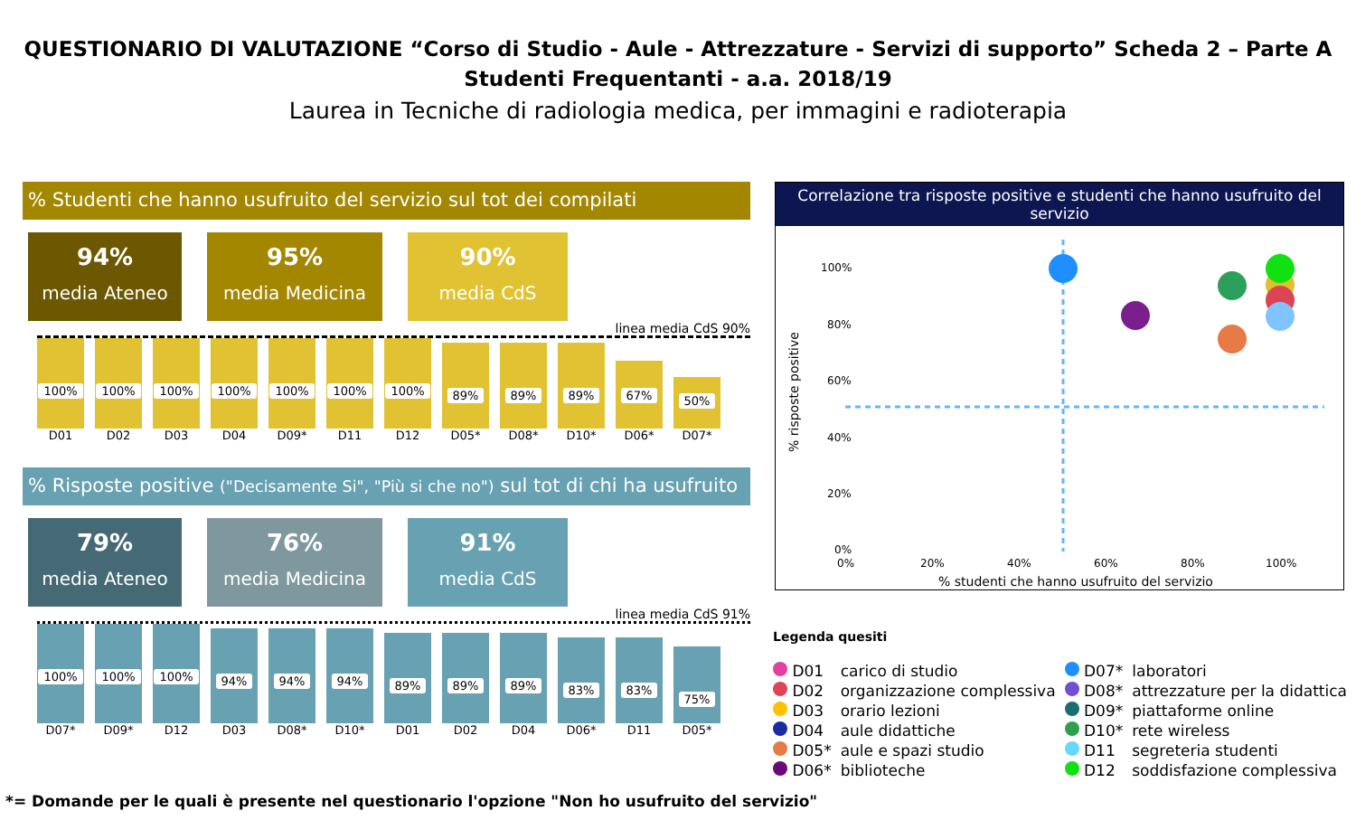QUESTIONARIO DI VALUTAZIONE “Corso di Studio - Aule - Attrezzature - Servizi di supporto” Scheda 2 – Parte A
Studenti Frequentanti - a.a. 2018/19
Laurea in Tecniche di radiologia medica, per immagini e radioterapia
% Studenti che hanno usufruito del servizio sul tot dei compilati
94%
media Ateneo
95%
media Medicina
90%
media CdS
linea media CdS 90%
100%
100%
100%
100%
100%
100%
100%
89%
89%
89%
67%
50%
D01 D02 D03 D04 D09* D11 D12 D05* D08* D10* D06* D07*
% Risposte positive ("Decisamente Si", "Più si che no") sul tot di chi ha usufruito
79%
media Ateneo
76%
media Medicina
91%
media CdS
linea media CdS 91%
100%
100%
100%
94%
94%
94%
89%
89%
89%
83%
83%
75%
D07* D09* D12 D03 D08* D10* D01 D02 D04 D06* D11 D05*
Correlazione tra risposte positive e studenti che hanno usufruito del servizio
100%
80%
60%
40%
20%
0%
0%
20%
40%
60%
80%
100%
% studenti che hanno usufruito del servizio
% risposte positive
Legenda quesiti
| D01 | carico di studio | D07* | laboratori |
| D02 | organizzazione complessiva | D08* | attrezzature per la didattica |
| D03 | orario lezioni | D09* | piattaforme online |
| D04 | aule didattiche | D10* | rete wireless |
| D05* | aule e spazi studio | D11 | segreteria studenti |
| D06* | biblioteche | D12 | soddisfazione complessiva |
*= Domande per le quali è presente nel questionario l'opzione "Non ho usufruito del servizio"